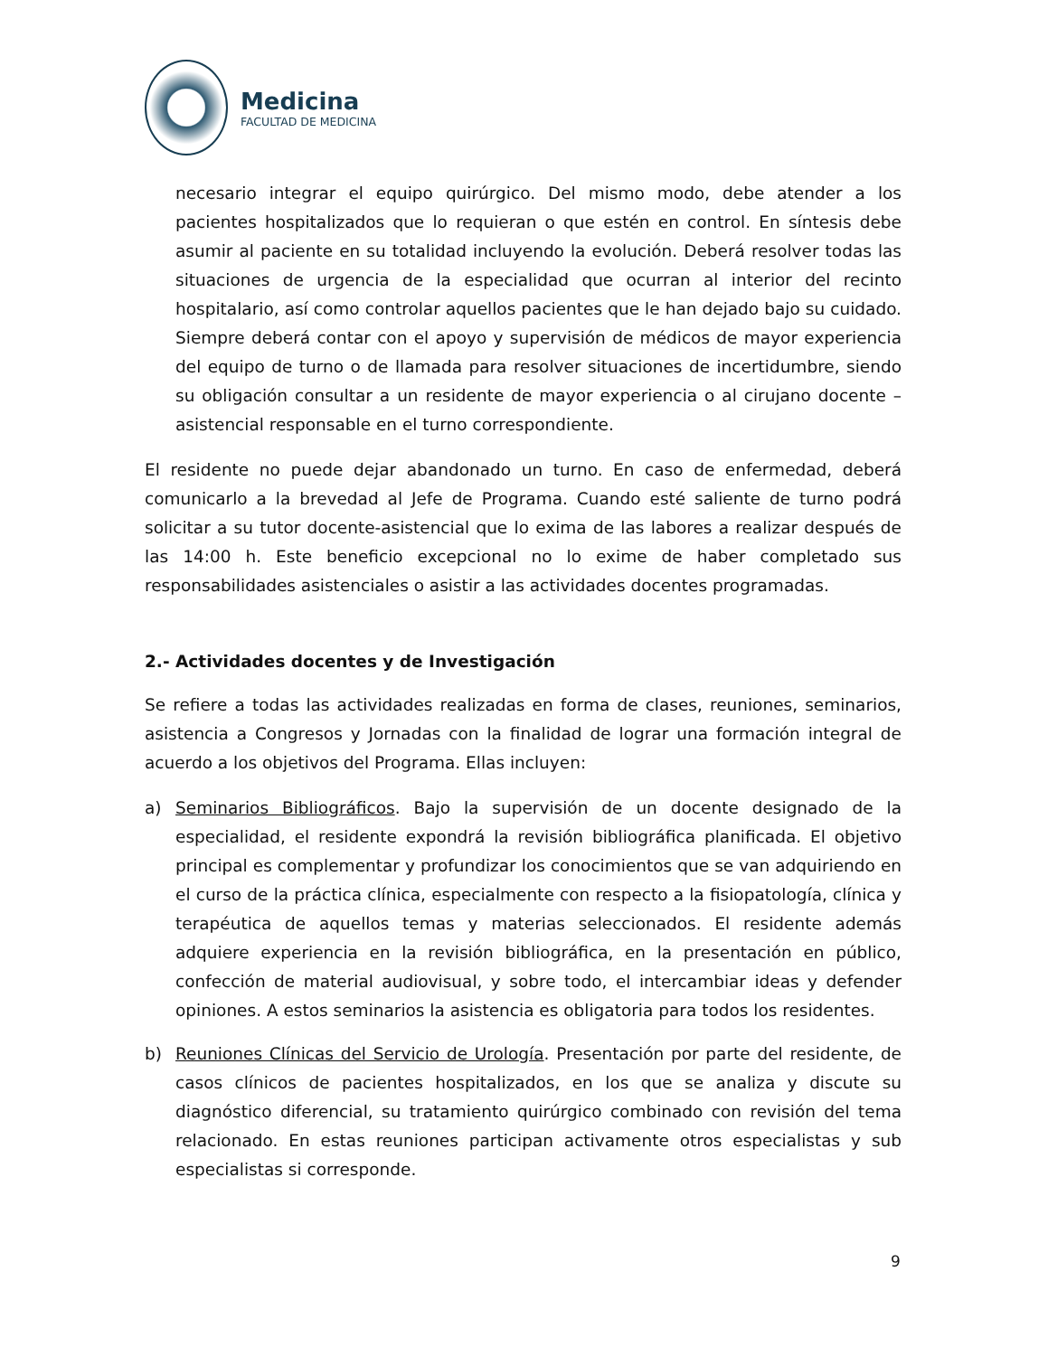Medicina
FACULTAD DE MEDICINA
necesario integrar el equipo quirúrgico. Del mismo modo, debe atender a los pacientes hospitalizados que lo requieran o que estén en control. En síntesis debe asumir al paciente en su totalidad incluyendo la evolución. Deberá resolver todas las situaciones de urgencia de la especialidad que ocurran al interior del recinto hospitalario, así como controlar aquellos pacientes que le han dejado bajo su cuidado. Siempre deberá contar con el apoyo y supervisión de médicos de mayor experiencia del equipo de turno o de llamada para resolver situaciones de incertidumbre, siendo su obligación consultar a un residente de mayor experiencia o al cirujano docente – asistencial responsable en el turno correspondiente.
El residente no puede dejar abandonado un turno. En caso de enfermedad, deberá comunicarlo a la brevedad al Jefe de Programa. Cuando esté saliente de turno podrá solicitar a su tutor docente-asistencial que lo exima de las labores a realizar después de las 14:00 h. Este beneficio excepcional no lo exime de haber completado sus responsabilidades asistenciales o asistir a las actividades docentes programadas.
2.- Actividades docentes y de Investigación
Se refiere a todas las actividades realizadas en forma de clases, reuniones, seminarios, asistencia a Congresos y Jornadas con la finalidad de lograr una formación integral de acuerdo a los objetivos del Programa. Ellas incluyen:
a) Seminarios Bibliográficos. Bajo la supervisión de un docente designado de la especialidad, el residente expondrá la revisión bibliográfica planificada. El objetivo principal es complementar y profundizar los conocimientos que se van adquiriendo en el curso de la práctica clínica, especialmente con respecto a la fisiopatología, clínica y terapéutica de aquellos temas y materias seleccionados. El residente además adquiere experiencia en la revisión bibliográfica, en la presentación en público, confección de material audiovisual, y sobre todo, el intercambiar ideas y defender opiniones. A estos seminarios la asistencia es obligatoria para todos los residentes.
b) Reuniones Clínicas del Servicio de Urología. Presentación por parte del residente, de casos clínicos de pacientes hospitalizados, en los que se analiza y discute su diagnóstico diferencial, su tratamiento quirúrgico combinado con revisión del tema relacionado. En estas reuniones participan activamente otros especialistas y sub especialistas si corresponde.
9